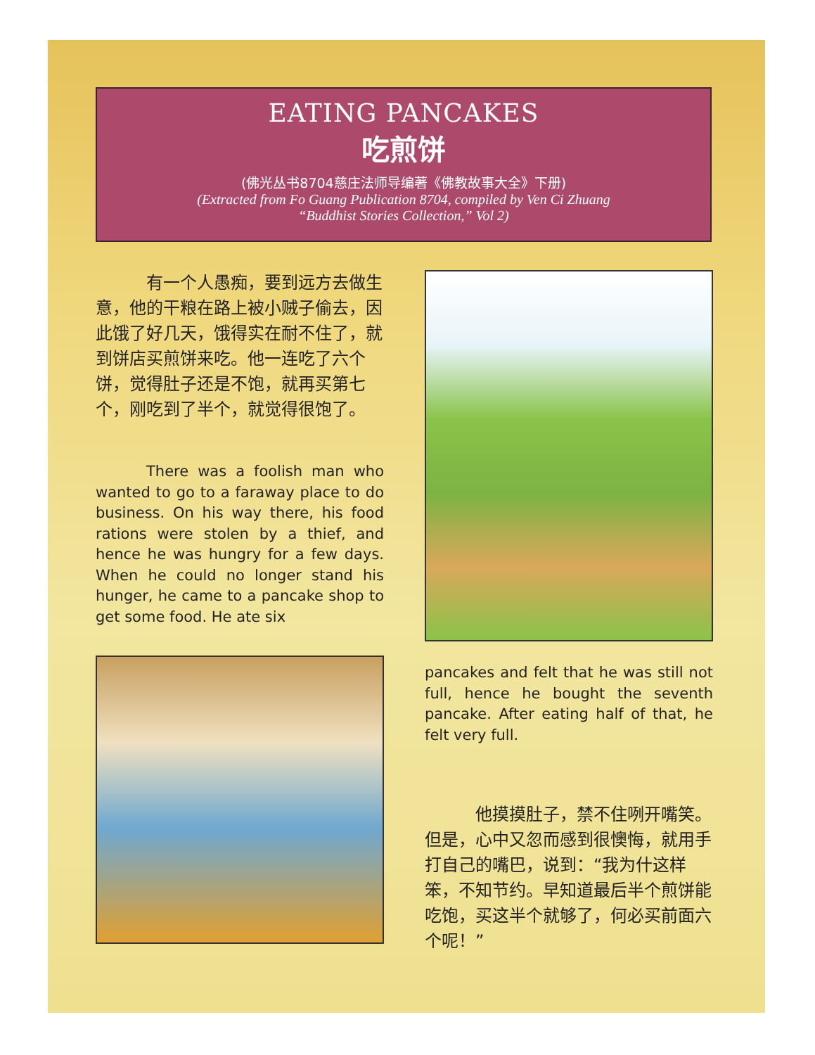EATING PANCAKES
吃煎饼
(佛光丛书8704慈庄法师导编著《佛教故事大全》下册)
(Extracted from Fo Guang Publication 8704, compiled by Ven Ci Zhuang
“Buddhist Stories Collection,” Vol 2)
有一个人愚痴，要到远方去做生意，他的干粮在路上被小贼子偷去，因此饿了好几天，饿得实在耐不住了，就到饼店买煎饼来吃。他一连吃了六个饼，觉得肚子还是不饱，就再买第七个，刚吃到了半个，就觉得很饱了。
There was a foolish man who wanted to go to a faraway place to do business. On his way there, his food rations were stolen by a thief, and hence he was hungry for a few days. When he could no longer stand his hunger, he came to a pancake shop to get some food. He ate six
pancakes and felt that he was still not full, hence he bought the seventh pancake. After eating half of that, he felt very full.
他摸摸肚子，禁不住咧开嘴笑。但是，心中又忽而感到很懊悔，就用手打自己的嘴巴，说到：“我为什这样笨，不知节约。早知道最后半个煎饼能吃饱，买这半个就够了，何必买前面六个呢！”